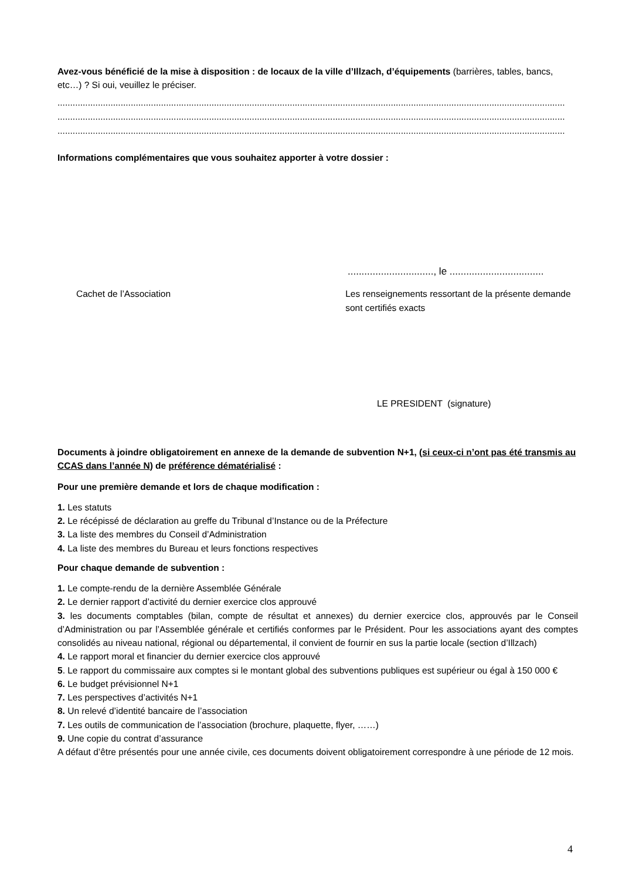Avez-vous bénéficié de la mise à disposition : de locaux de la ville d’Illzach, d’équipements (barrières, tables, bancs, etc…) ? Si oui, veuillez le préciser.
.........................................................................................................................................................................................................
.........................................................................................................................................................................................................
.........................................................................................................................................................................................................
Informations complémentaires que vous souhaitez apporter à votre dossier :
..............................., le ..................................
Cachet de l’Association Les renseignements ressortant de la présente demande sont certifiés exacts
LE PRESIDENT (signature)
Documents à joindre obligatoirement en annexe de la demande de subvention N+1, (si ceux-ci n’ont pas été transmis au CCAS dans l’année N) de préférence dématérialisé :
Pour une première demande et lors de chaque modification :
1. Les statuts
2. Le récépissé de déclaration au greffe du Tribunal d’Instance ou de la Préfecture
3. La liste des membres du Conseil d’Administration
4. La liste des membres du Bureau et leurs fonctions respectives
Pour chaque demande de subvention :
1. Le compte-rendu de la dernière Assemblée Générale
2. Le dernier rapport d’activité du dernier exercice clos approuvé
3. les documents comptables (bilan, compte de résultat et annexes) du dernier exercice clos, approuvés par le Conseil d’Administration ou par l’Assemblée générale et certifiés conformes par le Président. Pour les associations ayant des comptes consolidés au niveau national, régional ou départemental, il convient de fournir en sus la partie locale (section d’Illzach)
4. Le rapport moral et financier du dernier exercice clos approuvé
5. Le rapport du commissaire aux comptes si le montant global des subventions publiques est supérieur ou égal à 150 000 €
6. Le budget prévisionnel N+1
7. Les perspectives d’activités N+1
8. Un relevé d’identité bancaire de l’association
7. Les outils de communication de l’association (brochure, plaquette, flyer, ……)
9. Une copie du contrat d’assurance
A défaut d’être présentés pour une année civile, ces documents doivent obligatoirement correspondre à une période de 12 mois.
4